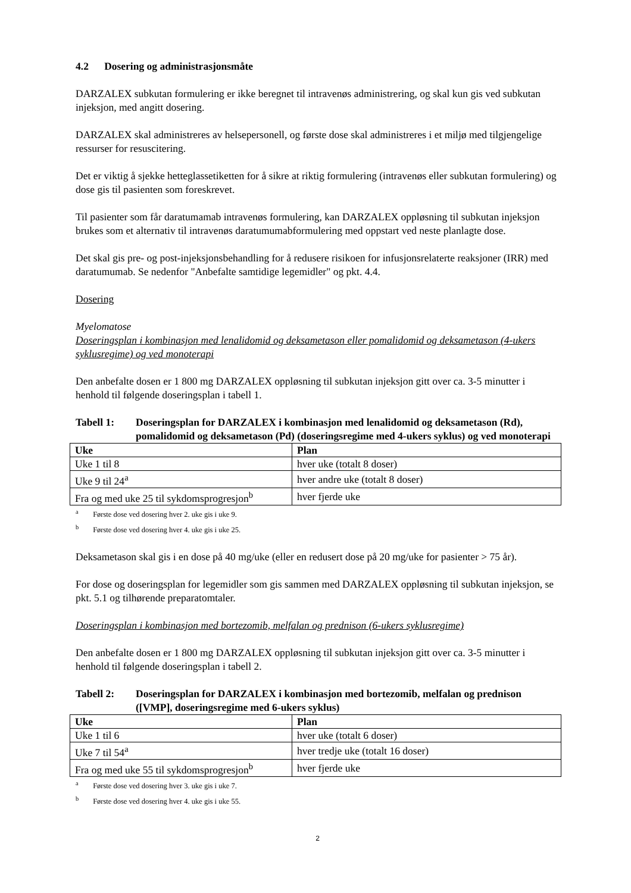4.2 Dosering og administrasjonsmåte
DARZALEX subkutan formulering er ikke beregnet til intravenøs administrering, og skal kun gis ved subkutan injeksjon, med angitt dosering.
DARZALEX skal administreres av helsepersonell, og første dose skal administreres i et miljø med tilgjengelige ressurser for resuscitering.
Det er viktig å sjekke hetteglassetiketten for å sikre at riktig formulering (intravenøs eller subkutan formulering) og dose gis til pasienten som foreskrevet.
Til pasienter som får daratumamab intravenøs formulering, kan DARZALEX oppløsning til subkutan injeksjon brukes som et alternativ til intravenøs daratumumabformulering med oppstart ved neste planlagte dose.
Det skal gis pre- og post-injeksjonsbehandling for å redusere risikoen for infusjonsrelaterte reaksjoner (IRR) med daratumumab. Se nedenfor "Anbefalte samtidige legemidler" og pkt. 4.4.
Dosering
Myelomatose
Doseringsplan i kombinasjon med lenalidomid og deksametason eller pomalidomid og deksametason (4-ukers syklusregime) og ved monoterapi
Den anbefalte dosen er 1 800 mg DARZALEX oppløsning til subkutan injeksjon gitt over ca. 3-5 minutter i henhold til følgende doseringsplan i tabell 1.
Tabell 1: Doseringsplan for DARZALEX i kombinasjon med lenalidomid og deksametason (Rd), pomalidomid og deksametason (Pd) (doseringsregime med 4-ukers syklus) og ved monoterapi
| Uke | Plan |
| --- | --- |
| Uke 1 til 8 | hver uke (totalt 8 doser) |
| Uke 9 til 24<sup>a</sup> | hver andre uke (totalt 8 doser) |
| Fra og med uke 25 til sykdomsprogresjon<sup>b</sup> | hver fjerde uke |
<sup>a</sup> Første dose ved dosering hver 2. uke gis i uke 9.
<sup>b</sup> Første dose ved dosering hver 4. uke gis i uke 25.
Deksametason skal gis i en dose på 40 mg/uke (eller en redusert dose på 20 mg/uke for pasienter > 75 år).
For dose og doseringsplan for legemidler som gis sammen med DARZALEX oppløsning til subkutan injeksjon, se pkt. 5.1 og tilhørende preparatomtaler.
Doseringsplan i kombinasjon med bortezomib, melfalan og prednison (6-ukers syklusregime)
Den anbefalte dosen er 1 800 mg DARZALEX oppløsning til subkutan injeksjon gitt over ca. 3-5 minutter i henhold til følgende doseringsplan i tabell 2.
Tabell 2: Doseringsplan for DARZALEX i kombinasjon med bortezomib, melfalan og prednison ([VMP], doseringsregime med 6-ukers syklus)
| Uke | Plan |
| --- | --- |
| Uke 1 til 6 | hver uke (totalt 6 doser) |
| Uke 7 til 54<sup>a</sup> | hver tredje uke (totalt 16 doser) |
| Fra og med uke 55 til sykdomsprogresjon<sup>b</sup> | hver fjerde uke |
<sup>a</sup> Første dose ved dosering hver 3. uke gis i uke 7.
<sup>b</sup> Første dose ved dosering hver 4. uke gis i uke 55.
2